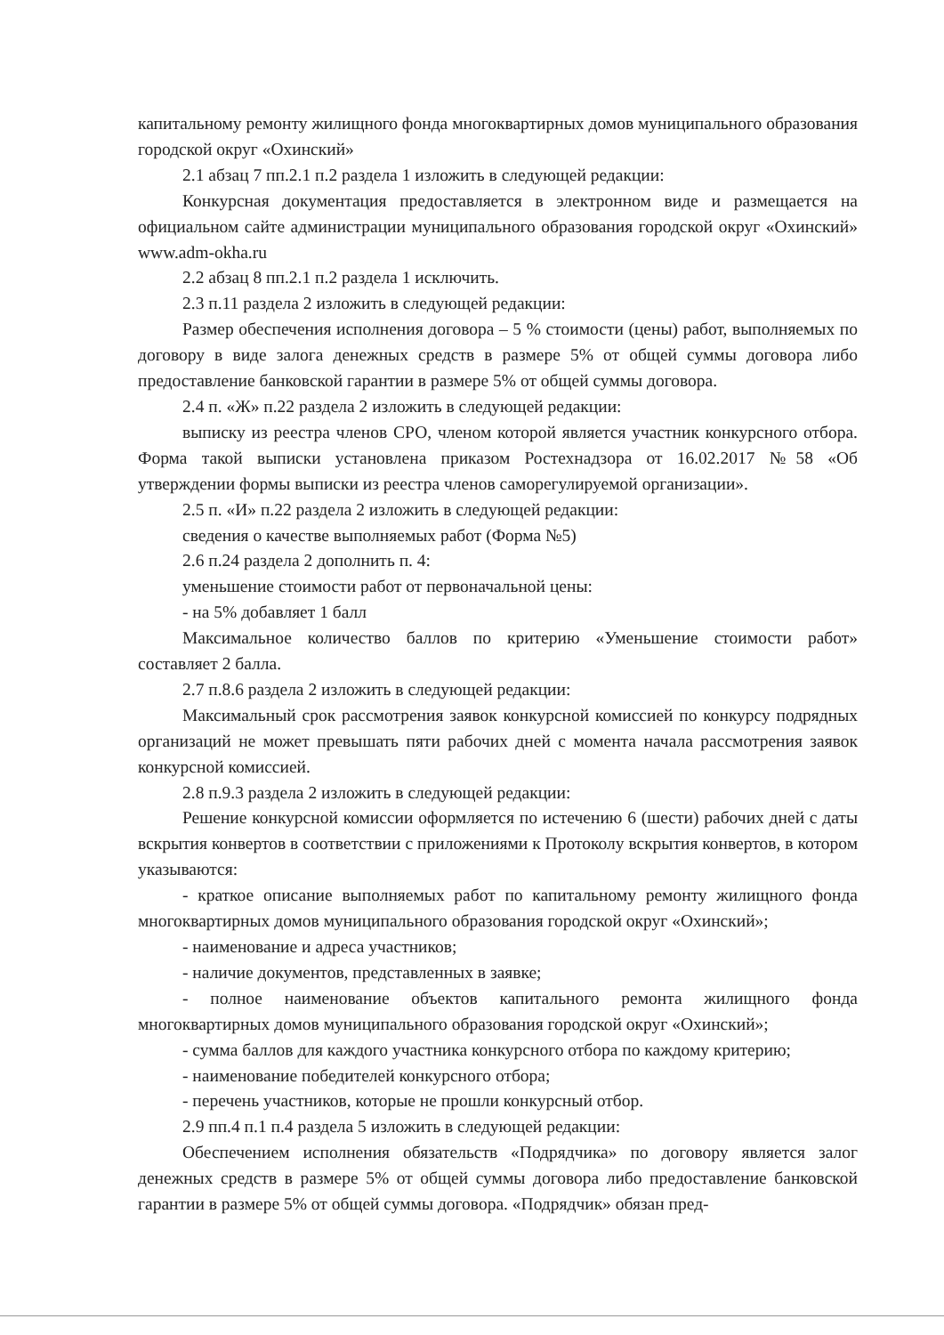капитальному ремонту жилищного фонда многоквартирных домов муниципального образования городской округ «Охинский»
2.1 абзац 7 пп.2.1 п.2 раздела 1 изложить в следующей редакции:
Конкурсная документация предоставляется в электронном виде и размещается на официальном сайте администрации муниципального образования городской округ «Охинский» www.adm-okha.ru
2.2 абзац 8 пп.2.1 п.2 раздела 1 исключить.
2.3 п.11 раздела 2 изложить в следующей редакции:
Размер обеспечения исполнения договора – 5 % стоимости (цены) работ, выполняемых по договору в виде залога денежных средств в размере 5% от общей суммы договора либо предоставление банковской гарантии в размере 5% от общей суммы договора.
2.4 п. «Ж» п.22 раздела 2 изложить в следующей редакции:
выписку из реестра членов СРО, членом которой является участник конкурсного отбора. Форма такой выписки установлена приказом Ростехнадзора от 16.02.2017 №58 «Об утверждении формы выписки из реестра членов саморегулируемой организации».
2.5 п. «И» п.22 раздела 2 изложить в следующей редакции:
сведения о качестве выполняемых работ (Форма №5)
2.6 п.24 раздела 2 дополнить п. 4:
уменьшение стоимости работ от первоначальной цены:
- на 5% добавляет 1 балл
Максимальное количество баллов по критерию «Уменьшение стоимости работ» составляет 2 балла.
2.7 п.8.6 раздела 2 изложить в следующей редакции:
Максимальный срок рассмотрения заявок конкурсной комиссией по конкурсу подрядных организаций не может превышать пяти рабочих дней с момента начала рассмотрения заявок конкурсной комиссией.
2.8 п.9.3 раздела 2 изложить в следующей редакции:
Решение конкурсной комиссии оформляется по истечению 6 (шести) рабочих дней с даты вскрытия конвертов в соответствии с приложениями к Протоколу вскрытия конвертов, в котором указываются:
- краткое описание выполняемых работ по капитальному ремонту жилищного фонда многоквартирных домов муниципального образования городской округ «Охинский»;
- наименование и адреса участников;
- наличие документов, представленных в заявке;
- полное наименование объектов капитального ремонта жилищного фонда многоквартирных домов муниципального образования городской округ «Охинский»;
- сумма баллов для каждого участника конкурсного отбора по каждому критерию;
- наименование победителей конкурсного отбора;
- перечень участников, которые не прошли конкурсный отбор.
2.9 пп.4 п.1 п.4 раздела 5 изложить в следующей редакции:
Обеспечением исполнения обязательств «Подрядчика» по договору является залог денежных средств в размере 5% от общей суммы договора либо предоставление банковской гарантии в размере 5% от общей суммы договора. «Подрядчик» обязан пред-